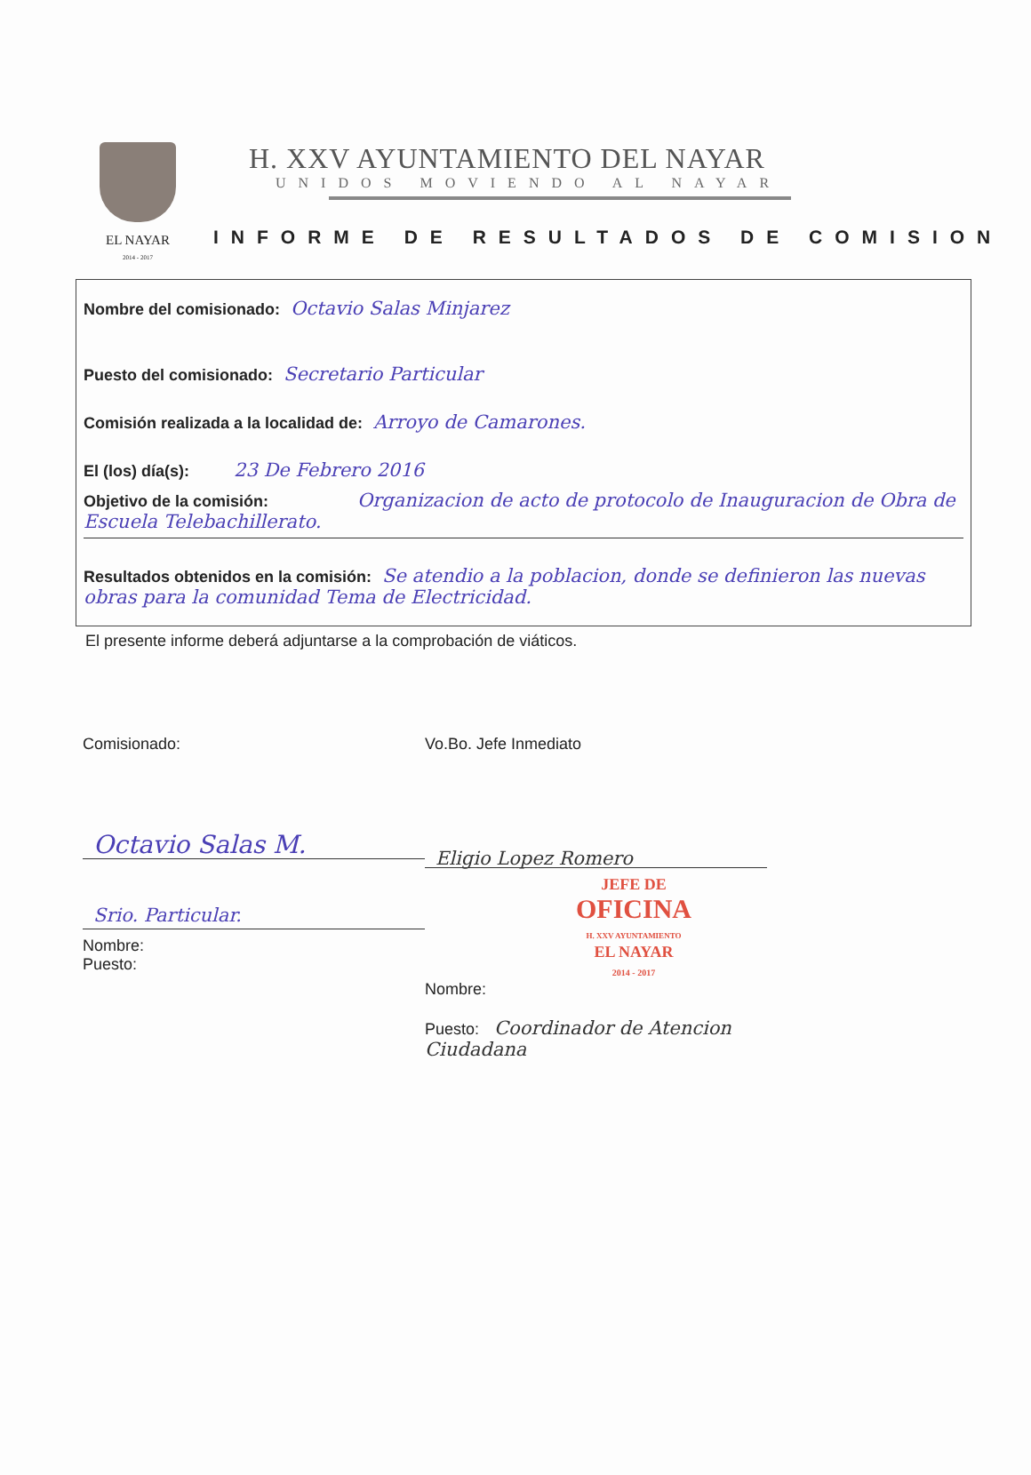EL NAYAR
2014 - 2017
H. XXV AYUNTAMIENTO DEL NAYAR
UNIDOS MOVIENDO AL NAYAR
INFORME DE RESULTADOS DE COMISION
Nombre del comisionado: Octavio Salas Minjarez
Puesto del comisionado: Secretario Particular
Comisión realizada a la localidad de: Arroyo de Camarones.
El (los) día(s): 23 De Febrero 2016
Objetivo de la comisión: Organizacion de acto de protocolo de Inauguracion de Obra de Escuela Telebachillerato.
Resultados obtenidos en la comisión: Se atendio a la poblacion, donde se definieron las nuevas obras para la comunidad Tema de Electricidad.
El presente informe deberá adjuntarse a la comprobación de viáticos.
Comisionado:
Octavio Salas M.
Srio. Particular.
Nombre:
Puesto:
Vo.Bo. Jefe Inmediato
Eligio Lopez Romero
JEFE DE
OFICINA
H. XXV AYUNTAMIENTO
EL NAYAR
2014 - 2017
Nombre:
Puesto: Coordinador de Atencion Ciudadana